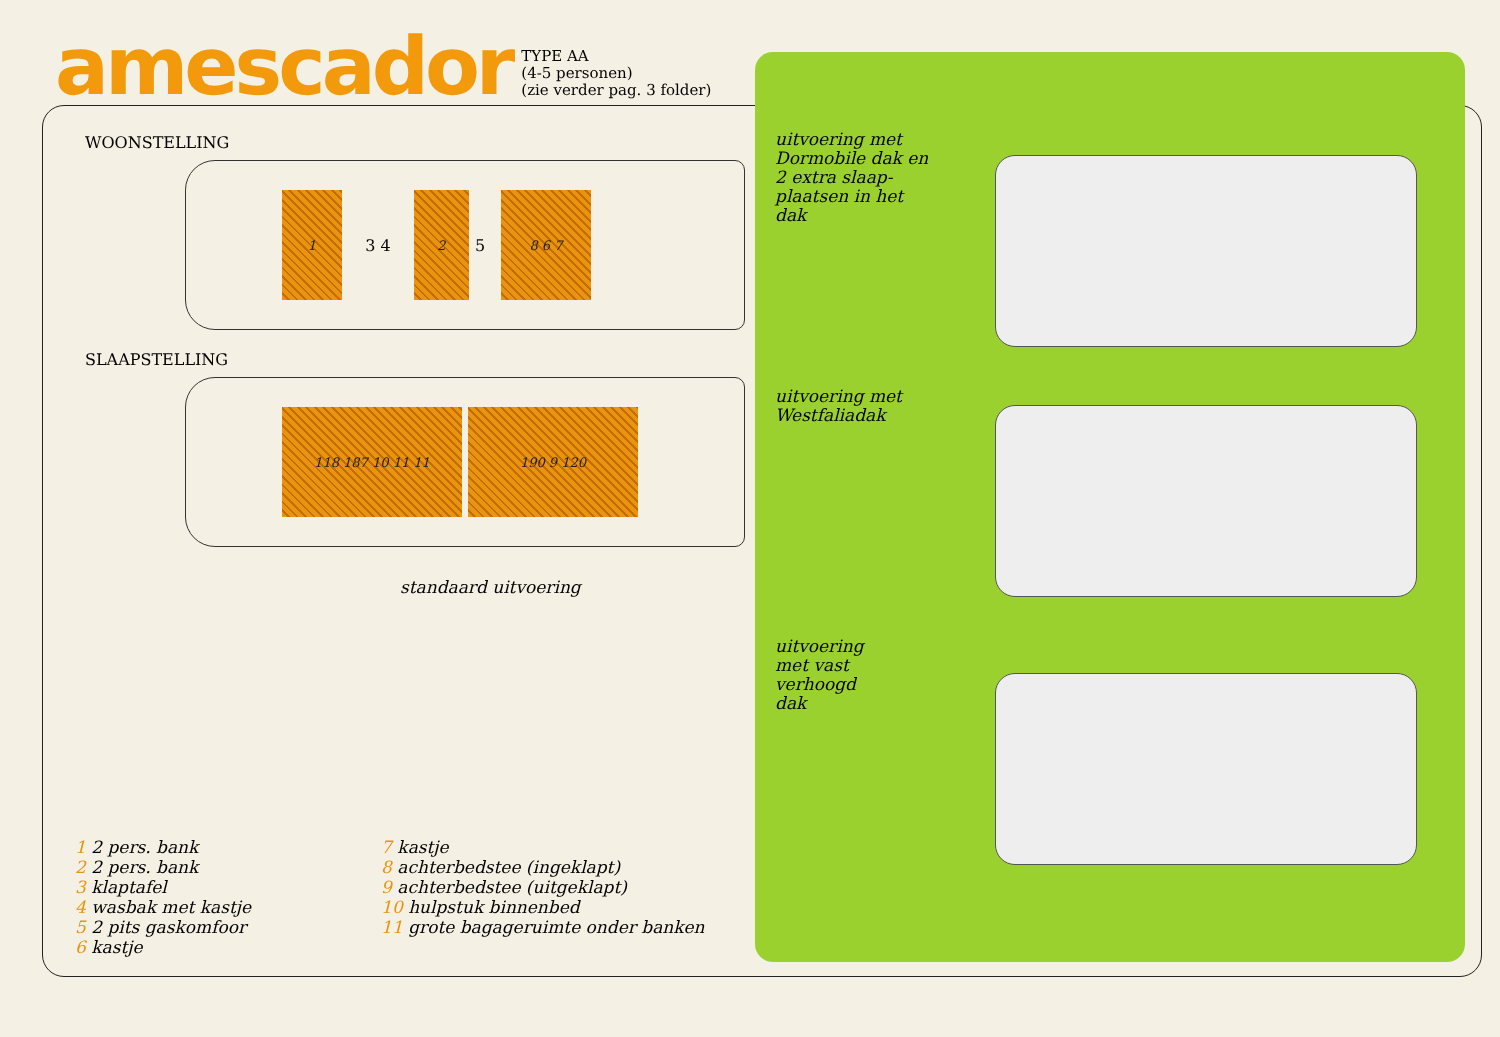amescador
TYPE AA
(4-5 personen)
(zie verder pag. 3 folder)
WOONSTELLING
1
3 4
2
5
8 6 7
SLAAPSTELLING
118 187 10 11 11 190 9 120
standaard uitvoering
1 2 pers. bank
2 2 pers. bank
3 klaptafel
4 wasbak met kastje
5 2 pits gaskomfoor
6 kastje
7 kastje
8 achterbedstee (ingeklapt)
9 achterbedstee (uitgeklapt)
10 hulpstuk binnenbed
11 grote bagageruimte onder banken
uitvoering met
Dormobile dak en
2 extra slaap-
plaatsen in het
dak
uitvoering met
Westfaliadak
uitvoering
met vast
verhoogd
dak